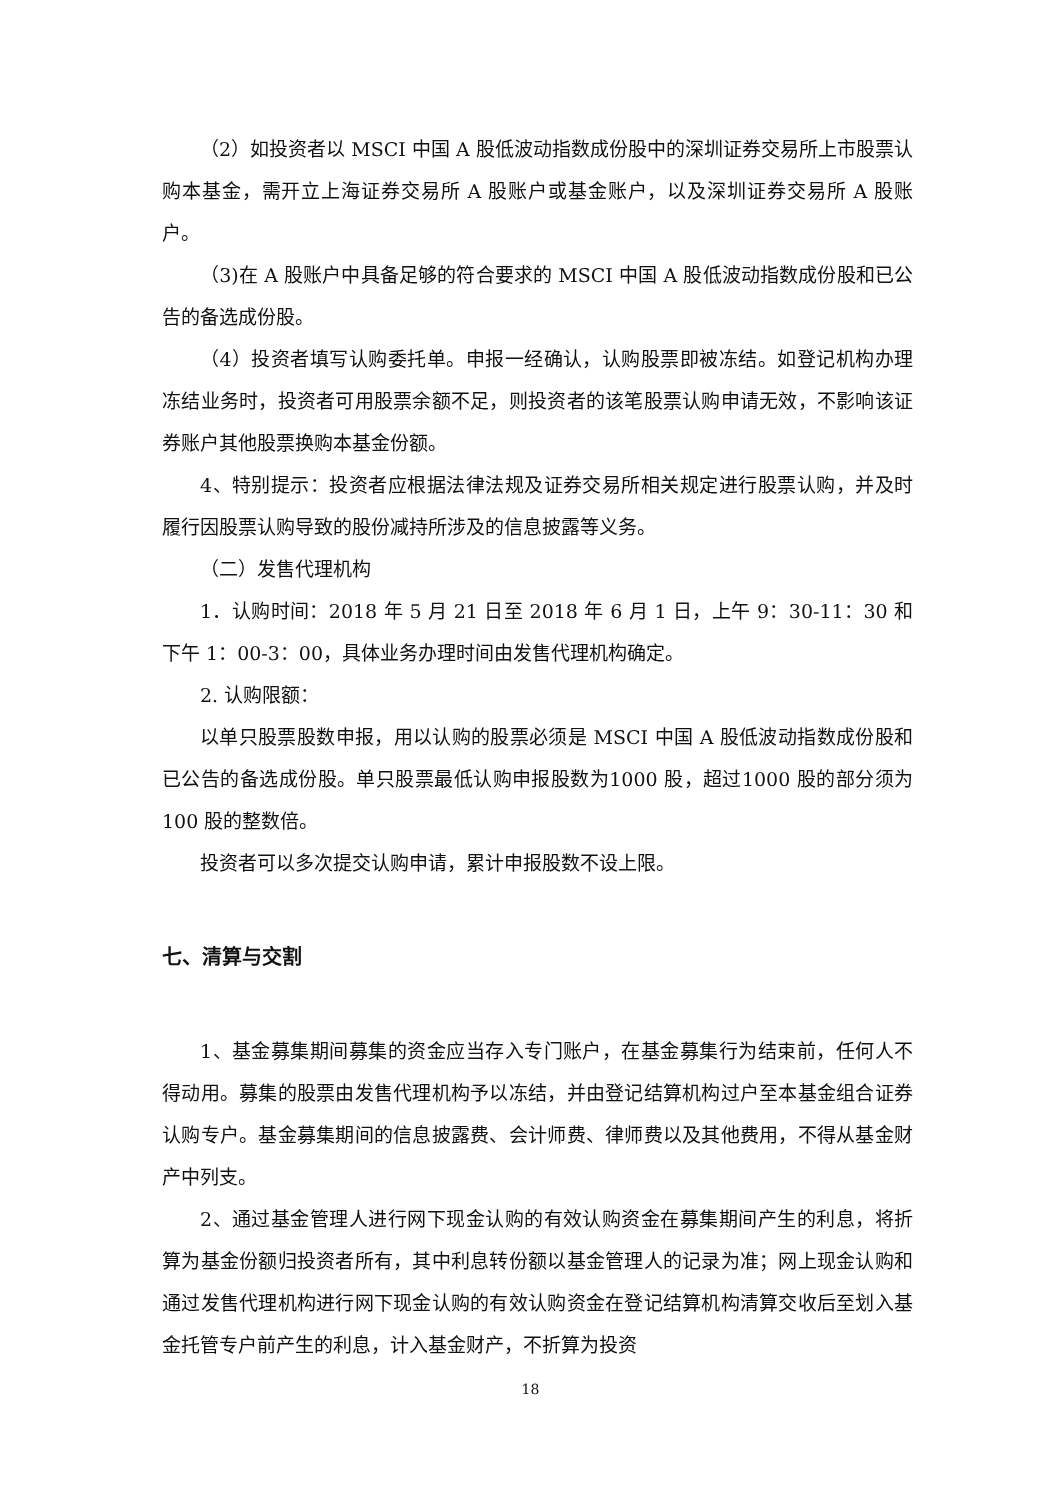（2）如投资者以 MSCI 中国 A 股低波动指数成份股中的深圳证券交易所上市股票认购本基金，需开立上海证券交易所 A 股账户或基金账户，以及深圳证券交易所 A 股账户。
（3)在 A 股账户中具备足够的符合要求的 MSCI 中国 A 股低波动指数成份股和已公告的备选成份股。
（4）投资者填写认购委托单。申报一经确认，认购股票即被冻结。如登记机构办理冻结业务时，投资者可用股票余额不足，则投资者的该笔股票认购申请无效，不影响该证券账户其他股票换购本基金份额。
4、特别提示：投资者应根据法律法规及证券交易所相关规定进行股票认购，并及时履行因股票认购导致的股份减持所涉及的信息披露等义务。
（二）发售代理机构
1．认购时间：2018 年 5 月 21 日至 2018 年 6 月 1 日，上午 9：30-11：30 和下午 1：00-3：00，具体业务办理时间由发售代理机构确定。
2. 认购限额：
以单只股票股数申报，用以认购的股票必须是 MSCI 中国 A 股低波动指数成份股和已公告的备选成份股。单只股票最低认购申报股数为1000 股，超过1000 股的部分须为100 股的整数倍。
投资者可以多次提交认购申请，累计申报股数不设上限。
七、清算与交割
1、基金募集期间募集的资金应当存入专门账户，在基金募集行为结束前，任何人不得动用。募集的股票由发售代理机构予以冻结，并由登记结算机构过户至本基金组合证券认购专户。基金募集期间的信息披露费、会计师费、律师费以及其他费用，不得从基金财产中列支。
2、通过基金管理人进行网下现金认购的有效认购资金在募集期间产生的利息，将折算为基金份额归投资者所有，其中利息转份额以基金管理人的记录为准；网上现金认购和通过发售代理机构进行网下现金认购的有效认购资金在登记结算机构清算交收后至划入基金托管专户前产生的利息，计入基金财产，不折算为投资
18